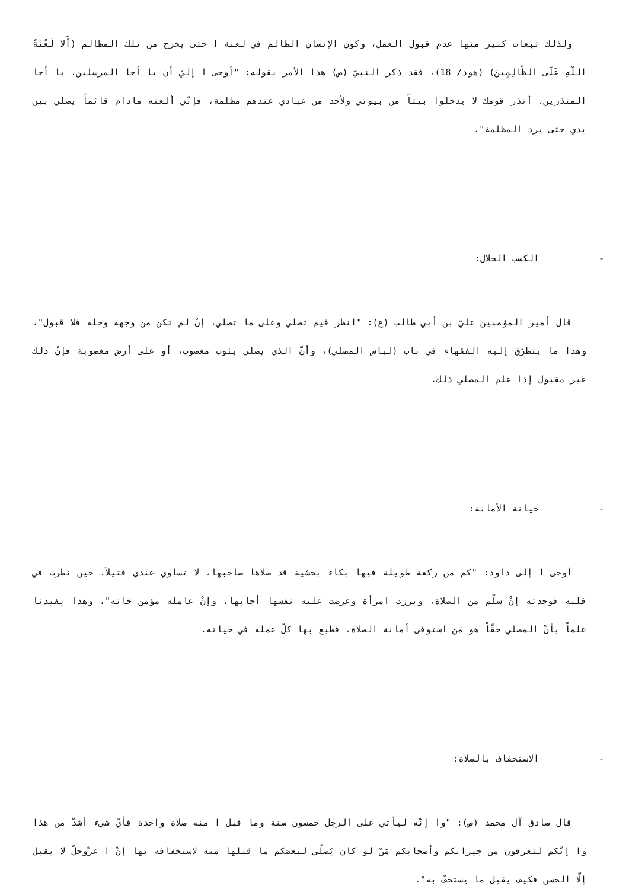ولذلك تبعات كثير منها عدم قبول العمل، وكون الإنسان الظالم في لعنة ا حتى يخرج من تلك المظالم (أَلا لَعْنَةُ اللّهِ عَلَى الظّالِمِينَ) (هود/ 18)، فقد ذكر النبيّ (ص) هذا الأمر بقوله: "أوحى ا إليّ أن يا أخا المرسلين، يا أخا المنذرين، أنذر قومك لا يدخلوا بيتاً من بيوتي ولأحد من عبادي عندهم مظلمة، فإنّي ألعنه مادام قائماً يصلي بين يدي حتى يرد المظلمة".
- الكسب الحلال:
قال أمير المؤمنين عليّ بن أبي طالب (ع): "انظر فيم تصلي وعلى ما تصلي، إنْ لم تكن من وجهه وحله فلا قبول"، وهذا ما يتطرّق إليه الفقهاء في باب (لباس المصلي)، وأنّ الذي يصلي بثوب مغصوب، أو على أرض مغصوبة فإنّ ذلك غير مقبول إذا علم المصلي ذلك.
- خيانة الأمانة:
أوحى ا إلى داود: "كم من ركعة طويلة فيها بكاء بخشية قد صلاها صاحبها، لا تساوي عندي فتيلاً، حين نظرت في قلبه فوجدته إنْ سلّم من الصلاة، وبرزت امرأة وعرضت عليه نفسها أجابها، وإنْ عامله مؤمن خانه"، وهذا يفيدنا علماً بأنّ المصلي حقّاً هو مَن استوفى أمانة الصلاة، فطبع بها كلّ عمله في حياته.
- الاستخفاف بالصلاة:
قال صادق آل محمد (ص): "وا إنّه ليأتي على الرجل خمسون سنة وما قبل ا منه صلاة واحدة فأيّ شيء أشدّ من هذا وا إنّكم لتعرفون من جيرانكم وأصحابكم مَنْ لو كان يُصلّي لبعضكم ما قبلها منه لاستخفافه بها إنّ ا عزّوجلّ لا يقبل إلّا الحسن فكيف يقبل ما يستخفّ به".